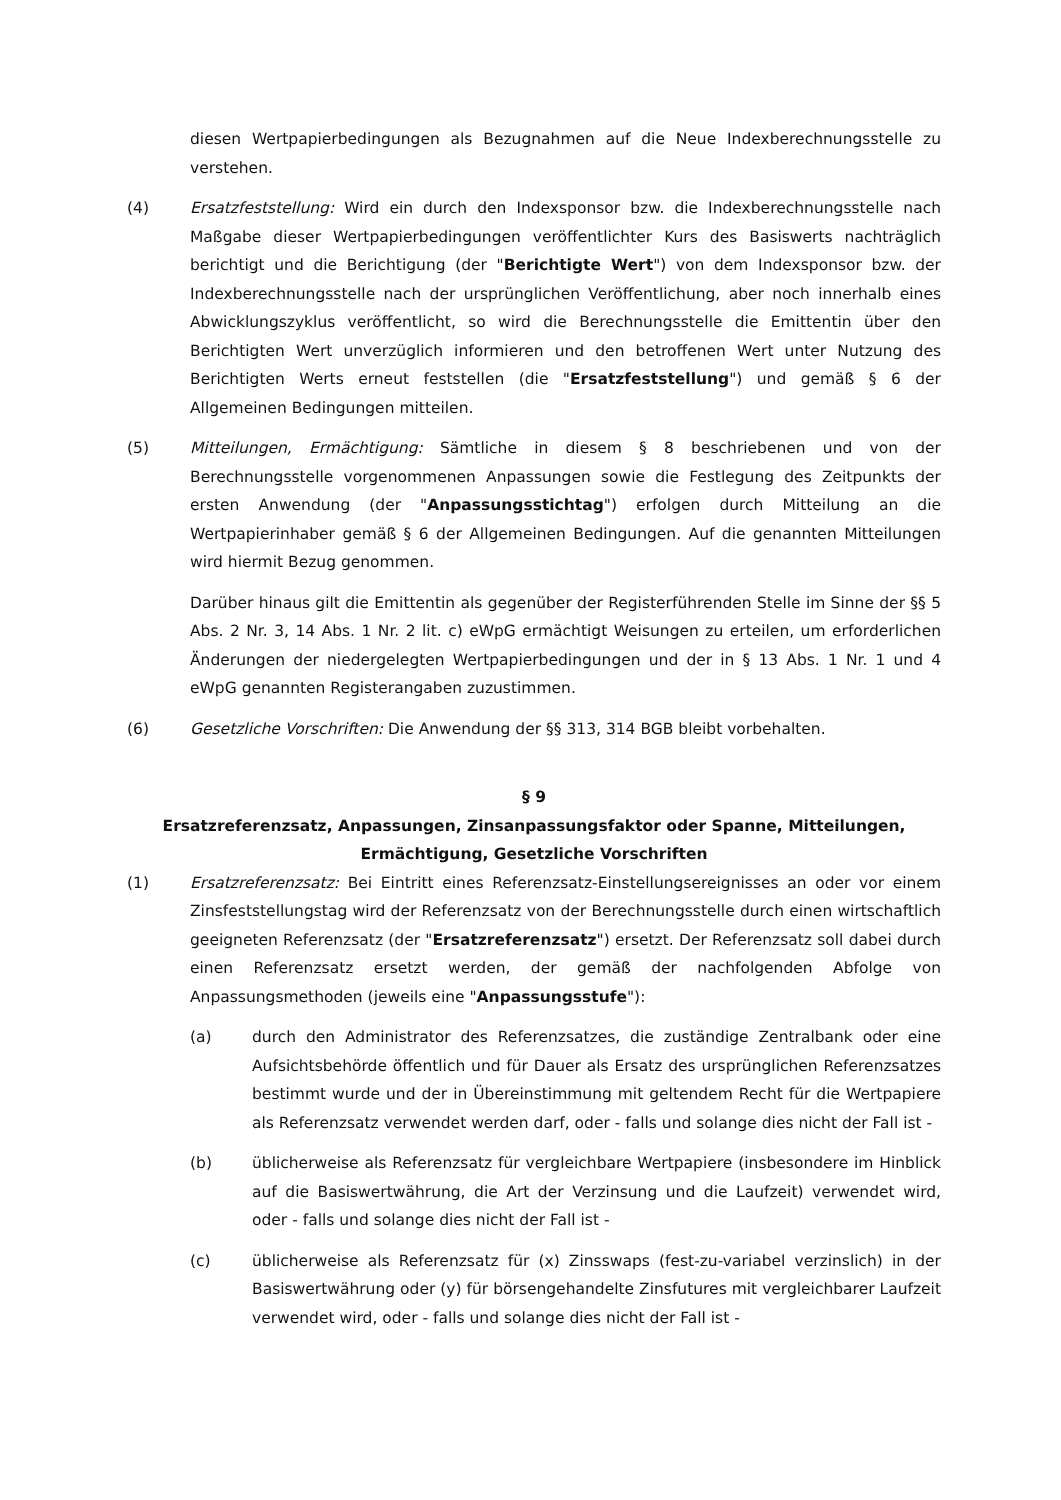diesen Wertpapierbedingungen als Bezugnahmen auf die Neue Indexberechnungsstelle zu verstehen.
(4) Ersatzfeststellung: Wird ein durch den Indexsponsor bzw. die Indexberechnungsstelle nach Maßgabe dieser Wertpapierbedingungen veröffentlichter Kurs des Basiswerts nachträglich berichtigt und die Berichtigung (der "Berichtigte Wert") von dem Indexsponsor bzw. der Indexberechnungsstelle nach der ursprünglichen Veröffentlichung, aber noch innerhalb eines Abwicklungszyklus veröffentlicht, so wird die Berechnungsstelle die Emittentin über den Berichtigten Wert unverzüglich informieren und den betroffenen Wert unter Nutzung des Berichtigten Werts erneut feststellen (die "Ersatzfeststellung") und gemäß § 6 der Allgemeinen Bedingungen mitteilen.
(5) Mitteilungen, Ermächtigung: Sämtliche in diesem § 8 beschriebenen und von der Berechnungsstelle vorgenommenen Anpassungen sowie die Festlegung des Zeitpunkts der ersten Anwendung (der "Anpassungsstichtag") erfolgen durch Mitteilung an die Wertpapierinhaber gemäß § 6 der Allgemeinen Bedingungen. Auf die genannten Mitteilungen wird hiermit Bezug genommen.
Darüber hinaus gilt die Emittentin als gegenüber der Registerführenden Stelle im Sinne der §§ 5 Abs. 2 Nr. 3, 14 Abs. 1 Nr. 2 lit. c) eWpG ermächtigt Weisungen zu erteilen, um erforderlichen Änderungen der niedergelegten Wertpapierbedingungen und der in § 13 Abs. 1 Nr. 1 und 4 eWpG genannten Registerangaben zuzustimmen.
(6) Gesetzliche Vorschriften: Die Anwendung der §§ 313, 314 BGB bleibt vorbehalten.
§ 9
Ersatzreferenzsatz, Anpassungen, Zinsanpassungsfaktor oder Spanne, Mitteilungen, Ermächtigung, Gesetzliche Vorschriften
(1) Ersatzreferenzsatz: Bei Eintritt eines Referenzsatz-Einstellungsereignisses an oder vor einem Zinsfeststellungstag wird der Referenzsatz von der Berechnungsstelle durch einen wirtschaftlich geeigneten Referenzsatz (der "Ersatzreferenzsatz") ersetzt. Der Referenzsatz soll dabei durch einen Referenzsatz ersetzt werden, der gemäß der nachfolgenden Abfolge von Anpassungsmethoden (jeweils eine "Anpassungsstufe"):
(a) durch den Administrator des Referenzsatzes, die zuständige Zentralbank oder eine Aufsichtsbehörde öffentlich und für Dauer als Ersatz des ursprünglichen Referenzsatzes bestimmt wurde und der in Übereinstimmung mit geltendem Recht für die Wertpapiere als Referenzsatz verwendet werden darf, oder - falls und solange dies nicht der Fall ist -
(b) üblicherweise als Referenzsatz für vergleichbare Wertpapiere (insbesondere im Hinblick auf die Basiswertwährung, die Art der Verzinsung und die Laufzeit) verwendet wird, oder - falls und solange dies nicht der Fall ist -
(c) üblicherweise als Referenzsatz für (x) Zinsswaps (fest-zu-variabel verzinslich) in der Basiswertwährung oder (y) für börsengehandelte Zinsfutures mit vergleichbarer Laufzeit verwendet wird, oder - falls und solange dies nicht der Fall ist -